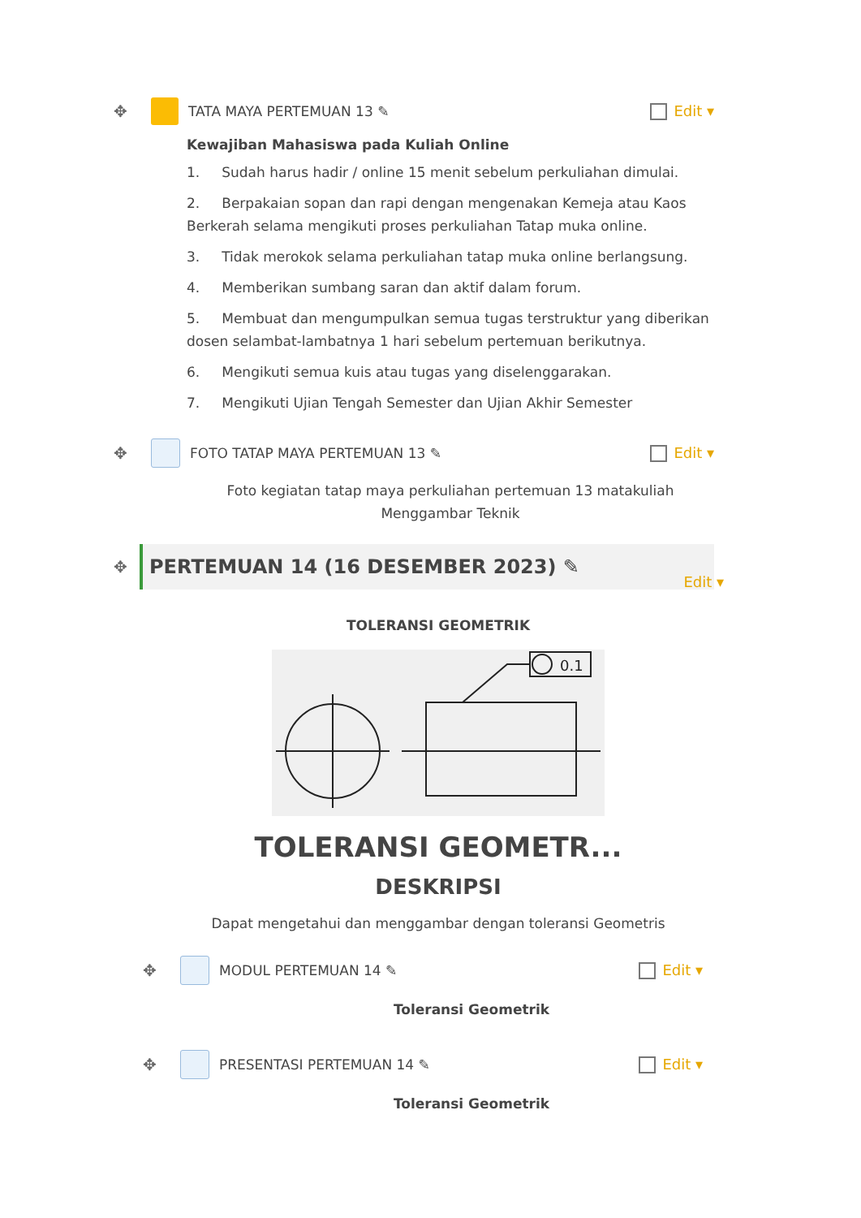✥ TATA MAYA PERTEMUAN 13 ✎ Edit ▾
Kewajiban Mahasiswa pada Kuliah Online
1. Sudah harus hadir / online 15 menit sebelum perkuliahan dimulai.
2. Berpakaian sopan dan rapi dengan mengenakan Kemeja atau Kaos Berkerah selama mengikuti proses perkuliahan Tatap muka online.
3. Tidak merokok selama perkuliahan tatap muka online berlangsung.
4. Memberikan sumbang saran dan aktif dalam forum.
5. Membuat dan mengumpulkan semua tugas terstruktur yang diberikan dosen selambat-lambatnya 1 hari sebelum pertemuan berikutnya.
6. Mengikuti semua kuis atau tugas yang diselenggarakan.
7. Mengikuti Ujian Tengah Semester dan Ujian Akhir Semester
✥ FOTO TATAP MAYA PERTEMUAN 13 ✎ Edit ▾
Foto kegiatan tatap maya perkuliahan pertemuan 13 matakuliah Menggambar Teknik
✥
PERTEMUAN 14 (16 DESEMBER 2023) ✎
Edit ▾
TOLERANSI GEOMETRIK
0.1
TOLERANSI GEOMETR...
DESKRIPSI
Dapat mengetahui dan menggambar dengan toleransi Geometris
✥ MODUL PERTEMUAN 14 ✎ Edit ▾
Toleransi Geometrik
✥ PRESENTASI PERTEMUAN 14 ✎ Edit ▾
Toleransi Geometrik